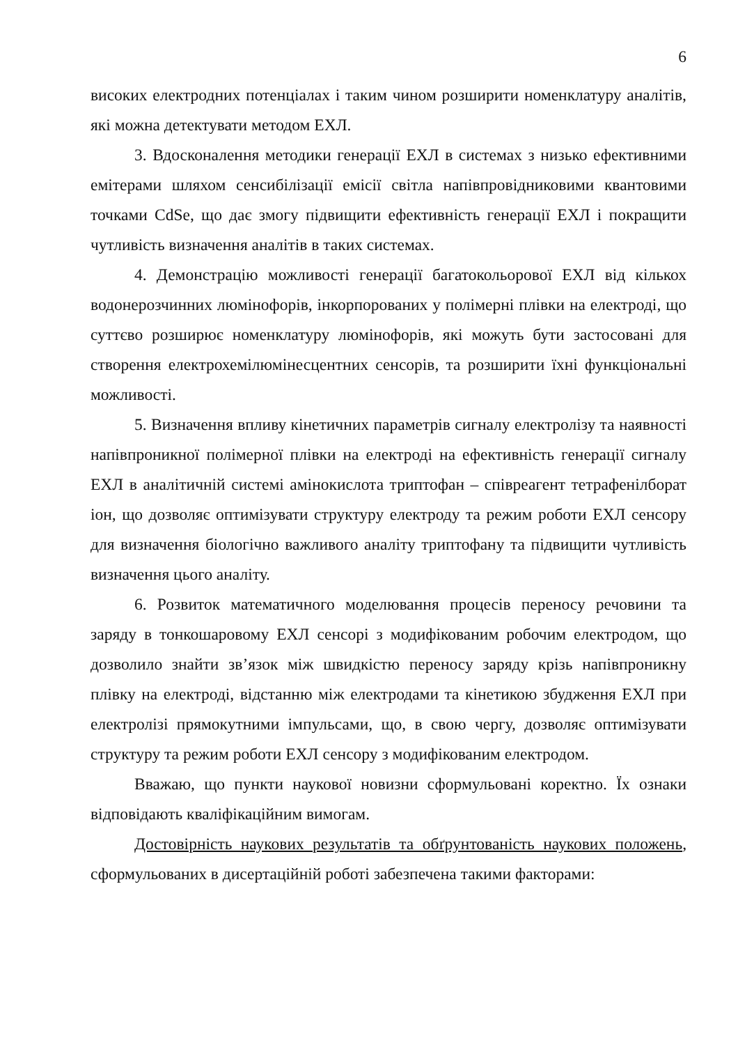6
високих електродних потенціалах і таким чином розширити номенклатуру аналітів, які можна детектувати методом ЕХЛ.
3. Вдосконалення методики генерації ЕХЛ в системах з низько ефективними емітерами шляхом сенсибілізації емісії світла напівпровідниковими квантовими точками CdSe, що дає змогу підвищити ефективність генерації ЕХЛ і покращити чутливість визначення аналітів в таких системах.
4. Демонстрацію можливості генерації багатокольорової ЕХЛ від кількох водонерозчинних люмінофорів, інкорпорованих у полімерні плівки на електроді, що суттєво розширює номенклатуру люмінофорів, які можуть бути застосовані для створення електрохемілюмінесцентних сенсорів, та розширити їхні функціональні можливості.
5. Визначення впливу кінетичних параметрів сигналу електролізу та наявності напівпроникної полімерної плівки на електроді на ефективність генерації сигналу ЕХЛ в аналітичній системі амінокислота триптофан – співреагент тетрафенілборат іон, що дозволяє оптимізувати структуру електроду та режим роботи ЕХЛ сенсору для визначення біологічно важливого аналіту триптофану та підвищити чутливість визначення цього аналіту.
6. Розвиток математичного моделювання процесів переносу речовини та заряду в тонкошаровому ЕХЛ сенсорі з модифікованим робочим електродом, що дозволило знайти зв’язок між швидкістю переносу заряду крізь напівпроникну плівку на електроді, відстанню між електродами та кінетикою збудження ЕХЛ при електролізі прямокутними імпульсами, що, в свою чергу, дозволяє оптимізувати структуру та режим роботи ЕХЛ сенсору з модифікованим електродом.
Вважаю, що пункти наукової новизни сформульовані коректно. Їх ознаки відповідають кваліфікаційним вимогам.
Достовірність наукових результатів та обґрунтованість наукових положень, сформульованих в дисертаційній роботі забезпечена такими факторами: